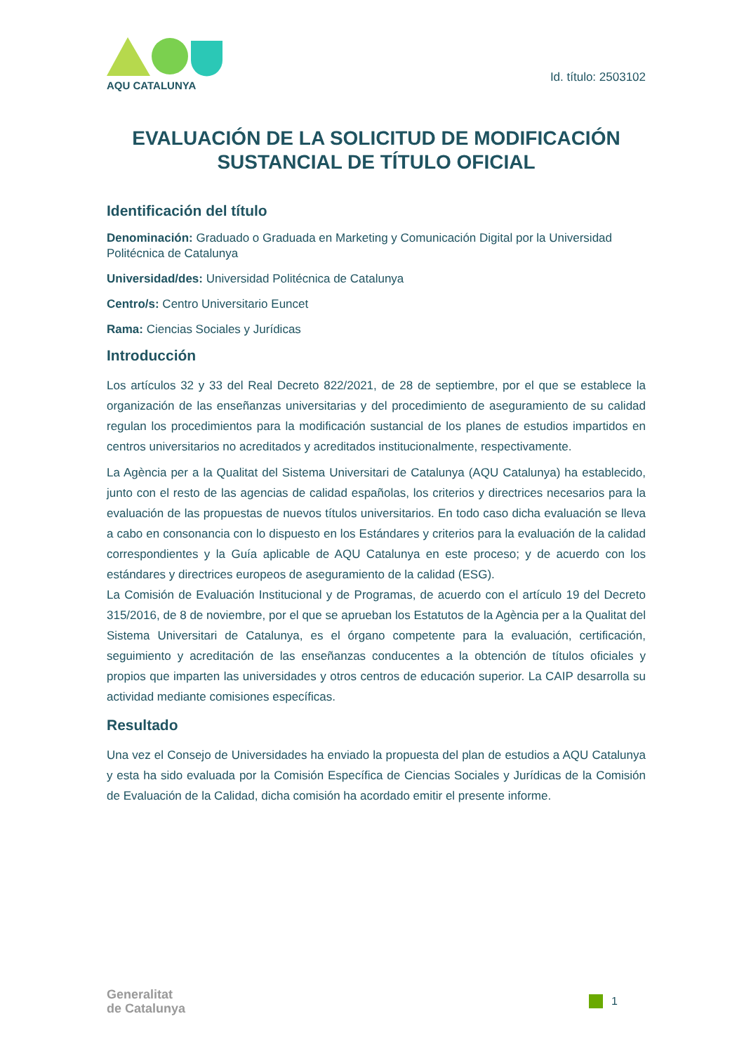AQU CATALUNYA
Id. título: 2503102
EVALUACIÓN DE LA SOLICITUD DE MODIFICACIÓN SUSTANCIAL DE TÍTULO OFICIAL
Identificación del título
Denominación: Graduado o Graduada en Marketing y Comunicación Digital por la Universidad Politécnica de Catalunya
Universidad/des: Universidad Politécnica de Catalunya
Centro/s: Centro Universitario Euncet
Rama: Ciencias Sociales y Jurídicas
Introducción
Los artículos 32 y 33 del Real Decreto 822/2021, de 28 de septiembre, por el que se establece la organización de las enseñanzas universitarias y del procedimiento de aseguramiento de su calidad regulan los procedimientos para la modificación sustancial de los planes de estudios impartidos en centros universitarios no acreditados y acreditados institucionalmente, respectivamente.
La Agència per a la Qualitat del Sistema Universitari de Catalunya (AQU Catalunya) ha establecido, junto con el resto de las agencias de calidad españolas, los criterios y directrices necesarios para la evaluación de las propuestas de nuevos títulos universitarios. En todo caso dicha evaluación se lleva a cabo en consonancia con lo dispuesto en los Estándares y criterios para la evaluación de la calidad correspondientes y la Guía aplicable de AQU Catalunya en este proceso; y de acuerdo con los estándares y directrices europeos de aseguramiento de la calidad (ESG).
La Comisión de Evaluación Institucional y de Programas, de acuerdo con el artículo 19 del Decreto 315/2016, de 8 de noviembre, por el que se aprueban los Estatutos de la Agència per a la Qualitat del Sistema Universitari de Catalunya, es el órgano competente para la evaluación, certificación, seguimiento y acreditación de las enseñanzas conducentes a la obtención de títulos oficiales y propios que imparten las universidades y otros centros de educación superior. La CAIP desarrolla su actividad mediante comisiones específicas.
Resultado
Una vez el Consejo de Universidades ha enviado la propuesta del plan de estudios a AQU Catalunya y esta ha sido evaluada por la Comisión Específica de Ciencias Sociales y Jurídicas de la Comisión de Evaluación de la Calidad, dicha comisión ha acordado emitir el presente informe.
Generalitat
de Catalunya
1